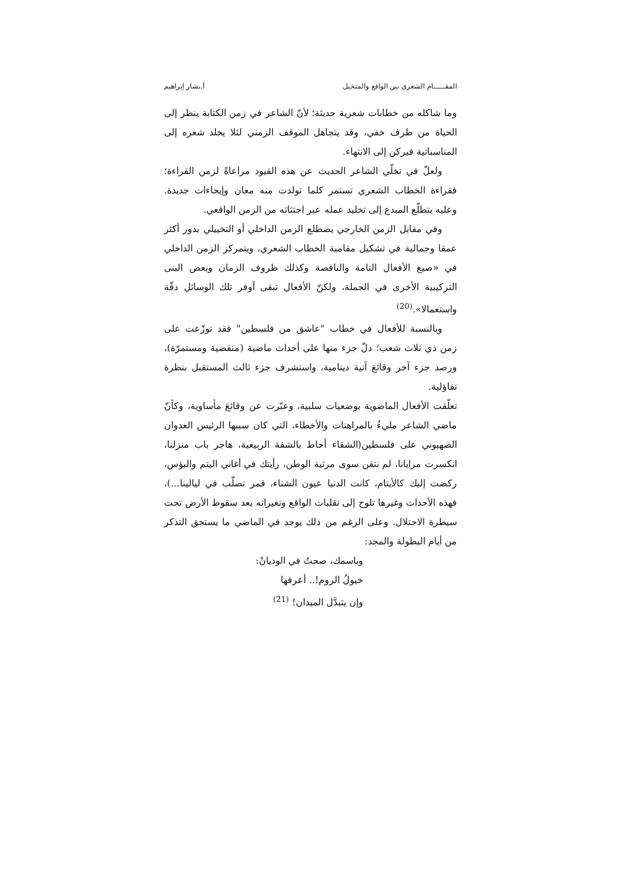المقـــــام الشعري بين الواقع والمتخيل أ.بشار إبراهيم
وما شاكله من خطابات شعرية حديثة؛ لأنّ الشاعر في زمن الكتابة ينظر إلى الحياة من طرف خفي، وقد يتجاهل الموقف الزمني لئلا يخلد شعره إلى المناسباتية فيركن إلى الانتهاء.
ولعلّ في تخلّي الشاعر الحديث عن هذه القيود مراعاةً لزمن القراءة؛ فقراءة الخطاب الشعري تستمر كلما تولدت منه معان وإيحاءات جديدة. وعليه يتطلّع المبدع إلى تخليد عمله عبر اجتثاثه من الزمن الواقعي.
وفي مقابل الزمن الخارجي يضطلع الزمن الداخلي أو التخييلي بدور أكثر عمقا وجمالية في تشكيل مقامية الخطاب الشعري، ويتمركز الزمن الداخلي في «صيغ الأفعال التامة والناقصة وكذلك ظروف الزمان وبعض البنى التركيبية الأخرى في الجملة، ولكنّ الأفعال تبقى أوفر تلك الوسائل دقّة واستعمالا».<sup>(20)</sup>
وبالنسبة للأفعال في خطاب "عاشق من فلسطين" فقد توزّعت على زمن ذي ثلاث شعب؛ دلّ جزء منها على أحداث ماضية (منقضية ومستمرّة)، ورصد جزء آخر وقائعَ آنية دينامية، واستشرف جزء ثالث المستقبل بنظرة تفاؤلية.
تعلّقت الأفعال الماضوية بوضعيات سلبية، وعبّرت عن وقائعَ مأساوية، وكأنّ ماضي الشاعر مليءٌ بالمراهنات والأخطاء، التي كان سببها الرئيس العدوان الصهيوني على فلسطين(الشقاء أحاط بالشفة الربيعية، هاجر باب منزلنا، انكسرت مرايانا، لم نتقن سوى مرثية الوطن، رأيتك في أغاني اليتم والبؤس، ركضت إليك كالأيتام، كانت الدنيا عيون الشتاء، قمر تصلّب في ليالينا...)، فهذه الأحداث وغيرها تلوح إلى تقلبات الواقع وتغيراته بعد سقوط الأرض تحت سيطرة الاحتلال. وعلى الرغم من ذلك يوجد في الماضي ما يستحق التذكر من أيام البطولة والمجد:
وباسمك، صحتُ في الوديانْ:
خيولُ الروم!.. أعرفها
وإن يتبدَّل الميدان! <sup>(21)</sup>